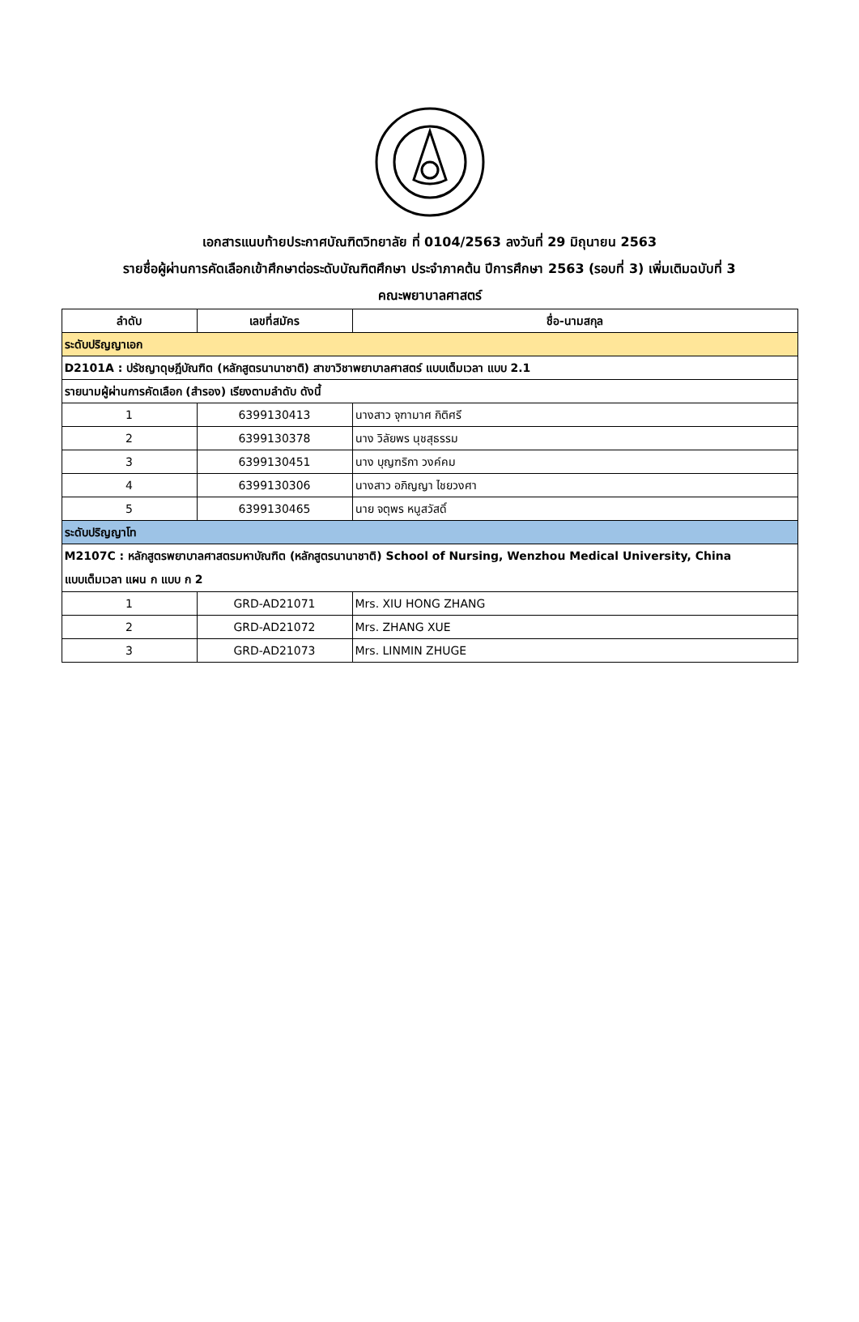เอกสารแนบท้ายประกาศบัณฑิตวิทยาลัย ที่ 0104/2563 ลงวันที่ 29 มิถุนายน 2563
รายชื่อผู้ผ่านการคัดเลือกเข้าศึกษาต่อระดับบัณฑิตศึกษา ประจำภาคต้น ปีการศึกษา 2563 (รอบที่ 3) เพิ่มเติมฉบับที่ 3
คณะพยาบาลศาสตร์
| ลำดับ | เลขที่สมัคร | ชื่อ-นามสกุล |
| --- | --- | --- |
| ระดับปริญญาเอก | | |
| D2101A : ปรัชญาดุษฎีบัณฑิต (หลักสูตรนานาชาติ) สาขาวิชาพยาบาลศาสตร์ แบบเต็มเวลา แบบ 2.1 | | |
| รายนามผู้ผ่านการคัดเลือก (สำรอง) เรียงตามลำดับ ดังนี้ | | |
| 1 | 6399130413 | นางสาว จุฑามาศ กิติศรี |
| 2 | 6399130378 | นาง วิลัยพร นุชสุธรรม |
| 3 | 6399130451 | นาง บุญฑริกา วงค์คม |
| 4 | 6399130306 | นางสาว อภิญญา ไชยวงศา |
| 5 | 6399130465 | นาย จตุพร หนูสวัสดิ์ |
| ระดับปริญญาโท | | |
| M2107C : หลักสูตรพยาบาลศาสตรมหาบัณฑิต (หลักสูตรนานาชาติ) School of Nursing, Wenzhou Medical University, China แบบเต็มเวลา แผน ก แบบ ก 2 | | |
| 1 | GRD-AD21071 | Mrs. XIU HONG ZHANG |
| 2 | GRD-AD21072 | Mrs. ZHANG XUE |
| 3 | GRD-AD21073 | Mrs. LINMIN ZHUGE |